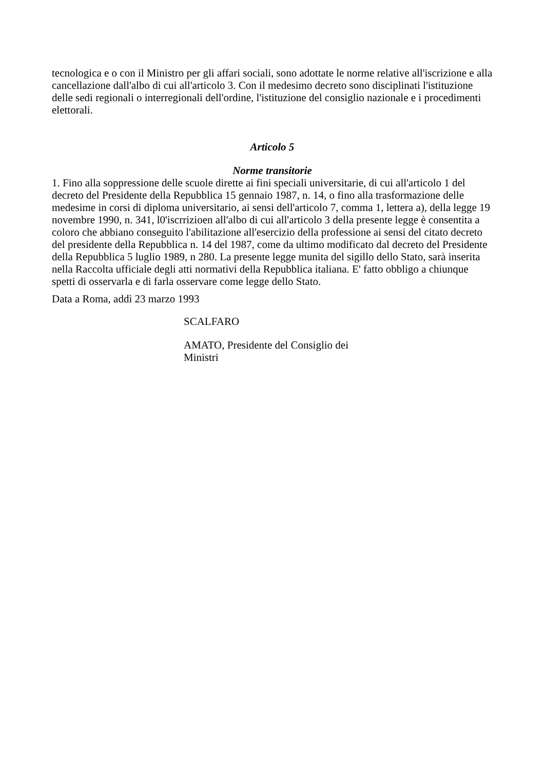tecnologica e o con il Ministro per gli affari sociali, sono adottate le norme relative all'iscrizione e alla cancellazione dall'albo di cui all'articolo 3. Con il medesimo decreto sono disciplinati l'istituzione delle sedi regionali o interregionali dell'ordine, l'istituzione del consiglio nazionale e i procedimenti elettorali.
Articolo 5
Norme transitorie
1. Fino alla soppressione delle scuole dirette ai fini speciali universitarie, di cui all'articolo 1 del decreto del Presidente della Repubblica 15 gennaio 1987, n. 14, o fino alla trasformazione delle medesime in corsi di diploma universitario, ai sensi dell'articolo 7, comma 1, lettera a), della legge 19 novembre 1990, n. 341, l0'iscrrizioen all'albo di cui all'articolo 3 della presente legge è consentita a coloro che abbiano conseguito l'abilitazione all'esercizio della professione ai sensi del citato decreto del presidente della Repubblica n. 14 del 1987, come da ultimo modificato dal decreto del Presidente della Repubblica 5 luglio 1989, n 280. La presente legge munita del sigillo dello Stato, sarà inserita nella Raccolta ufficiale degli atti normativi della Repubblica italiana. E' fatto obbligo a chiunque spetti di osservarla e di farla osservare come legge dello Stato.
Data a Roma, addì 23 marzo 1993
SCALFARO
AMATO, Presidente del Consiglio dei Ministri